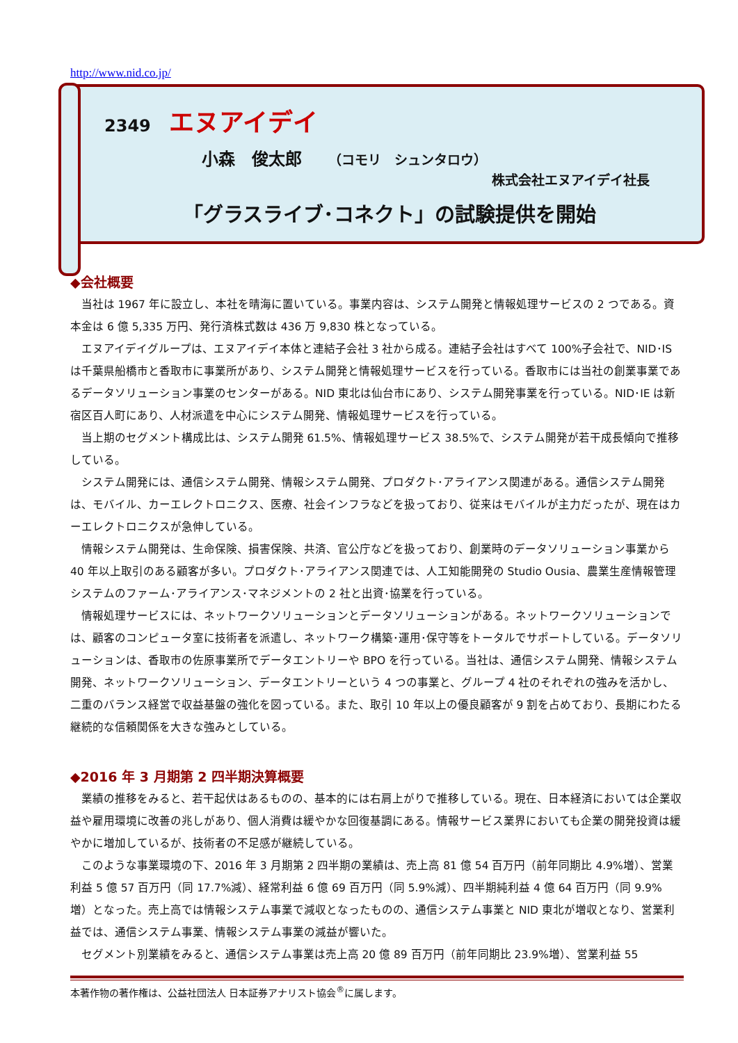http://www.nid.co.jp/
2349 エヌアイデイ
小森　俊太郎 （コモリ　シュンタロウ）
株式会社エヌアイデイ社長
「グラスライブ･コネクト」の試験提供を開始
◆会社概要
当社は 1967 年に設立し、本社を晴海に置いている。事業内容は、システム開発と情報処理サービスの 2 つである。資本金は 6 億 5,335 万円、発行済株式数は 436 万 9,830 株となっている。
エヌアイデイグループは、エヌアイデイ本体と連結子会社 3 社から成る。連結子会社はすべて 100%子会社で、NID･IS は千葉県船橋市と香取市に事業所があり、システム開発と情報処理サービスを行っている。香取市には当社の創業事業であるデータソリューション事業のセンターがある。NID 東北は仙台市にあり、システム開発事業を行っている。NID･IE は新宿区百人町にあり、人材派遣を中心にシステム開発、情報処理サービスを行っている。
当上期のセグメント構成比は、システム開発 61.5%、情報処理サービス 38.5%で、システム開発が若干成長傾向で推移している。
システム開発には、通信システム開発、情報システム開発、プロダクト･アライアンス関連がある。通信システム開発は、モバイル、カーエレクトロニクス、医療、社会インフラなどを扱っており、従来はモバイルが主力だったが、現在はカーエレクトロニクスが急伸している。
情報システム開発は、生命保険、損害保険、共済、官公庁などを扱っており、創業時のデータソリューション事業から 40 年以上取引のある顧客が多い。プロダクト･アライアンス関連では、人工知能開発の Studio Ousia、農業生産情報管理システムのファーム･アライアンス･マネジメントの 2 社と出資･協業を行っている。
情報処理サービスには、ネットワークソリューションとデータソリューションがある。ネットワークソリューションでは、顧客のコンピュータ室に技術者を派遣し、ネットワーク構築･運用･保守等をトータルでサポートしている。データソリューションは、香取市の佐原事業所でデータエントリーや BPO を行っている。当社は、通信システム開発、情報システム開発、ネットワークソリューション、データエントリーという 4 つの事業と、グループ 4 社のそれぞれの強みを活かし、二重のバランス経営で収益基盤の強化を図っている。また、取引 10 年以上の優良顧客が 9 割を占めており、長期にわたる継続的な信頼関係を大きな強みとしている。
◆2016 年 3 月期第 2 四半期決算概要
業績の推移をみると、若干起伏はあるものの、基本的には右肩上がりで推移している。現在、日本経済においては企業収益や雇用環境に改善の兆しがあり、個人消費は緩やかな回復基調にある。情報サービス業界においても企業の開発投資は緩やかに増加しているが、技術者の不足感が継続している。
このような事業環境の下、2016 年 3 月期第 2 四半期の業績は、売上高 81 億 54 百万円（前年同期比 4.9%増）、営業利益 5 億 57 百万円（同 17.7%減）、経常利益 6 億 69 百万円（同 5.9%減）、四半期純利益 4 億 64 百万円（同 9.9%増）となった。売上高では情報システム事業で減収となったものの、通信システム事業と NID 東北が増収となり、営業利益では、通信システム事業、情報システム事業の減益が響いた。
セグメント別業績をみると、通信システム事業は売上高 20 億 89 百万円（前年同期比 23.9%増）、営業利益 55
本著作物の著作権は、公益社団法人 日本証券アナリスト協会<sup>®</sup>に属します。